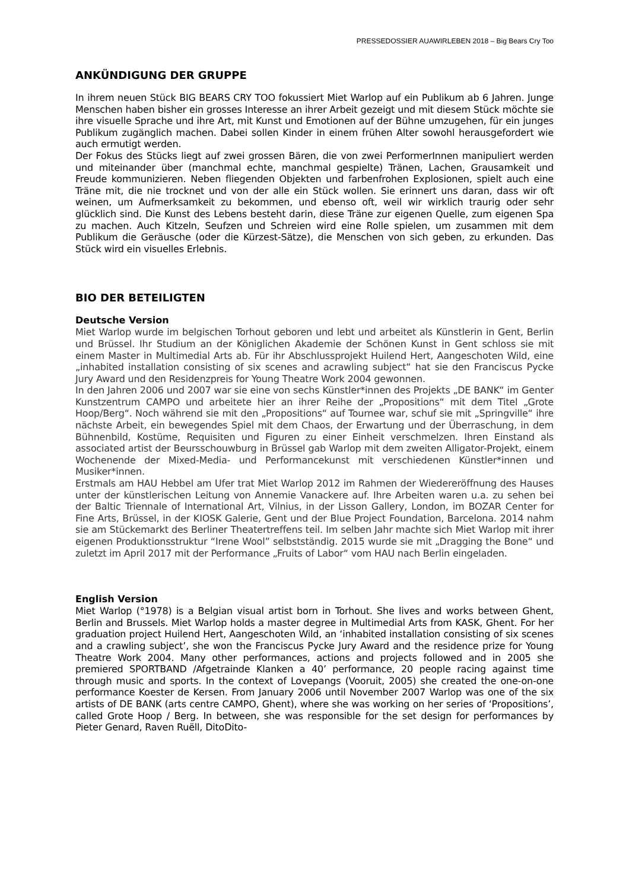PRESSEDOSSIER AUAWIRLEBEN 2018 – Big Bears Cry Too
ANKÜNDIGUNG DER GRUPPE
In ihrem neuen Stück BIG BEARS CRY TOO fokussiert Miet Warlop auf ein Publikum ab 6 Jahren. Junge Menschen haben bisher ein grosses Interesse an ihrer Arbeit gezeigt und mit diesem Stück möchte sie ihre visuelle Sprache und ihre Art, mit Kunst und Emotionen auf der Bühne umzugehen, für ein junges Publikum zugänglich machen. Dabei sollen Kinder in einem frühen Alter sowohl herausgefordert wie auch ermutigt werden.
Der Fokus des Stücks liegt auf zwei grossen Bären, die von zwei PerformerInnen manipuliert werden und miteinander über (manchmal echte, manchmal gespielte) Tränen, Lachen, Grausamkeit und Freude kommunizieren. Neben fliegenden Objekten und farbenfrohen Explosionen, spielt auch eine Träne mit, die nie trocknet und von der alle ein Stück wollen. Sie erinnert uns daran, dass wir oft weinen, um Aufmerksamkeit zu bekommen, und ebenso oft, weil wir wirklich traurig oder sehr glücklich sind. Die Kunst des Lebens besteht darin, diese Träne zur eigenen Quelle, zum eigenen Spa zu machen. Auch Kitzeln, Seufzen und Schreien wird eine Rolle spielen, um zusammen mit dem Publikum die Geräusche (oder die Kürzest-Sätze), die Menschen von sich geben, zu erkunden. Das Stück wird ein visuelles Erlebnis.
BIO DER BETEILIGTEN
Deutsche Version
Miet Warlop wurde im belgischen Torhout geboren und lebt und arbeitet als Künstlerin in Gent, Berlin und Brüssel. Ihr Studium an der Königlichen Akademie der Schönen Kunst in Gent schloss sie mit einem Master in Multimedial Arts ab. Für ihr Abschlussprojekt Huilend Hert, Aangeschoten Wild, eine „inhabited installation consisting of six scenes and acrawling subject“ hat sie den Franciscus Pycke Jury Award und den Residenzpreis for Young Theatre Work 2004 gewonnen.
In den Jahren 2006 und 2007 war sie eine von sechs Künstler*innen des Projekts „DE BANK“ im Genter Kunstzentrum CAMPO und arbeitete hier an ihrer Reihe der „Propositions“ mit dem Titel „Grote Hoop/Berg“. Noch während sie mit den „Propositions“ auf Tournee war, schuf sie mit „Springville“ ihre nächste Arbeit, ein bewegendes Spiel mit dem Chaos, der Erwartung und der Überraschung, in dem Bühnenbild, Kostüme, Requisiten und Figuren zu einer Einheit verschmelzen. Ihren Einstand als associated artist der Beursschouwburg in Brüssel gab Warlop mit dem zweiten Alligator-Projekt, einem Wochenende der Mixed-Media- und Performancekunst mit verschiedenen Künstler*innen und Musiker*innen.
Erstmals am HAU Hebbel am Ufer trat Miet Warlop 2012 im Rahmen der Wiedereröffnung des Hauses unter der künstlerischen Leitung von Annemie Vanackere auf. Ihre Arbeiten waren u.a. zu sehen bei der Baltic Triennale of International Art, Vilnius, in der Lisson Gallery, London, im BOZAR Center for Fine Arts, Brüssel, in der KIOSK Galerie, Gent und der Blue Project Foundation, Barcelona. 2014 nahm sie am Stückemarkt des Berliner Theatertreffens teil. Im selben Jahr machte sich Miet Warlop mit ihrer eigenen Produktionsstruktur “Irene Wool” selbstständig. 2015 wurde sie mit „Dragging the Bone“ und zuletzt im April 2017 mit der Performance „Fruits of Labor“ vom HAU nach Berlin eingeladen.
English Version
Miet Warlop (°1978) is a Belgian visual artist born in Torhout. She lives and works between Ghent, Berlin and Brussels. Miet Warlop holds a master degree in Multimedial Arts from KASK, Ghent. For her graduation project Huilend Hert, Aangeschoten Wild, an ‘inhabited installation consisting of six scenes and a crawling subject’, she won the Franciscus Pycke Jury Award and the residence prize for Young Theatre Work 2004. Many other performances, actions and projects followed and in 2005 she premiered SPORTBAND /Afgetrainde Klanken a 40’ performance, 20 people racing against time through music and sports. In the context of Lovepangs (Vooruit, 2005) she created the one-on-one performance Koester de Kersen. From January 2006 until November 2007 Warlop was one of the six artists of DE BANK (arts centre CAMPO, Ghent), where she was working on her series of ‘Propositions’, called Grote Hoop / Berg. In between, she was responsible for the set design for performances by Pieter Genard, Raven Ruëll, DitoDito-